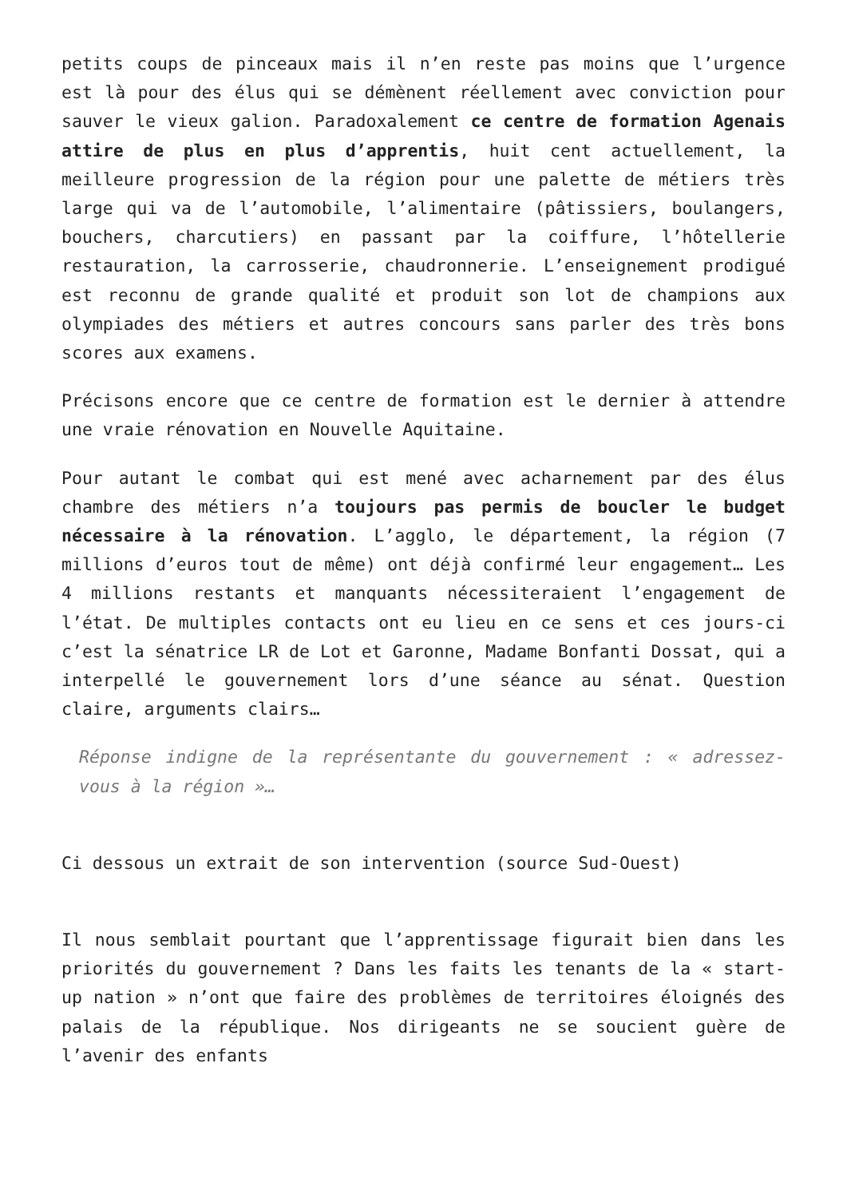petits coups de pinceaux mais il n’en reste pas moins que l’urgence est là pour des élus qui se démènent réellement avec conviction pour sauver le vieux galion. Paradoxalement ce centre de formation Agenais attire de plus en plus d’apprentis, huit cent actuellement, la meilleure progression de la région pour une palette de métiers très large qui va de l’automobile, l’alimentaire (pâtissiers, boulangers, bouchers, charcutiers) en passant par la coiffure, l’hôtellerie restauration, la carrosserie, chaudronnerie. L’enseignement prodigué est reconnu de grande qualité et produit son lot de champions aux olympiades des métiers et autres concours sans parler des très bons scores aux examens.
Précisons encore que ce centre de formation est le dernier à attendre une vraie rénovation en Nouvelle Aquitaine.
Pour autant le combat qui est mené avec acharnement par des élus chambre des métiers n’a toujours pas permis de boucler le budget nécessaire à la rénovation. L’agglo, le département, la région (7 millions d’euros tout de même) ont déjà confirmé leur engagement… Les 4 millions restants et manquants nécessiteraient l’engagement de l’état. De multiples contacts ont eu lieu en ce sens et ces jours-ci c’est la sénatrice LR de Lot et Garonne, Madame Bonfanti Dossat, qui a interpellé le gouvernement lors d’une séance au sénat. Question claire, arguments clairs…
Réponse indigne de la représentante du gouvernement : « adressez-vous à la région »…
Ci dessous un extrait de son intervention (source Sud-Ouest)
Il nous semblait pourtant que l’apprentissage figurait bien dans les priorités du gouvernement ? Dans les faits les tenants de la « start-up nation » n’ont que faire des problèmes de territoires éloignés des palais de la république. Nos dirigeants ne se soucient guère de l’avenir des enfants